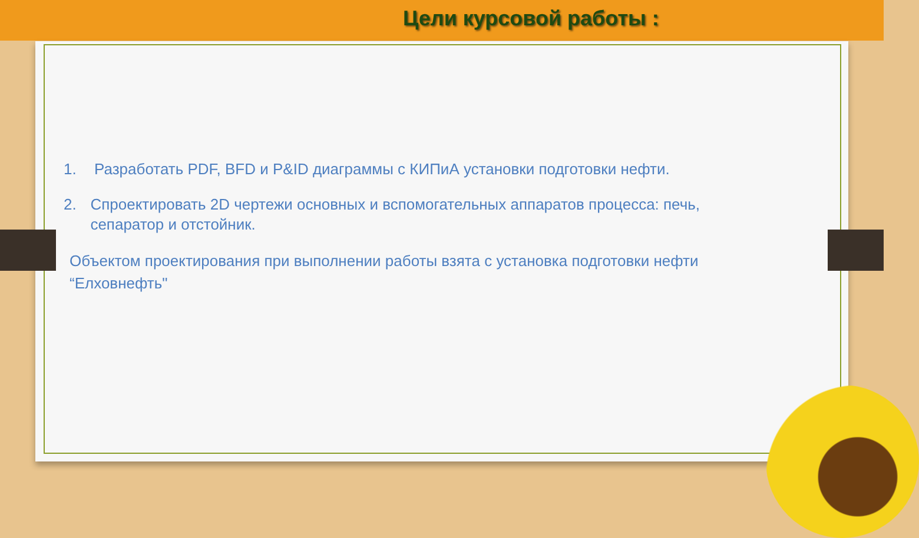Цели курсовой работы :
1. Разработать PDF, BFD и P&ID диаграммы с КИПиА установки подготовки нефти.
2. Спроектировать 2D чертежи основных и вспомогательных аппаратов процесса: печь, сепаратор и отстойник.
Объектом проектирования при выполнении работы взята с установка подготовки нефти “Елховнефть"